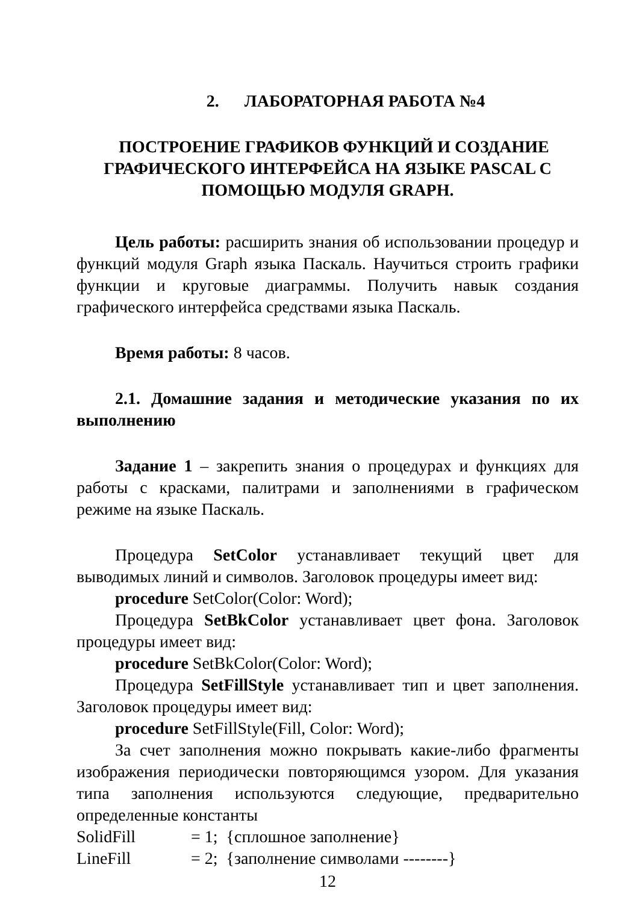2. ЛАБОРАТОРНАЯ РАБОТА №4
ПОСТРОЕНИЕ ГРАФИКОВ ФУНКЦИЙ И СОЗДАНИЕ ГРАФИЧЕСКОГО ИНТЕРФЕЙСА НА ЯЗЫКЕ PASCAL C ПОМОЩЬЮ МОДУЛЯ GRAPH.
Цель работы: расширить знания об использовании процедур и функций модуля Graph языка Паскаль. Научиться строить графики функции и круговые диаграммы. Получить навык создания графического интерфейса средствами языка Паскаль.
Время работы: 8 часов.
2.1. Домашние задания и методические указания по их выполнению
Задание 1 – закрепить знания о процедурах и функциях для работы с красками, палитрами и заполнениями в графическом режиме на языке Паскаль.
Процедура SetColor устанавливает текущий цвет для выводимых линий и символов. Заголовок процедуры имеет вид:
procedure SetColor(Color: Word);
Процедура SetBkColor устанавливает цвет фона. Заголовок процедуры имеет вид:
procedure SetBkColor(Color: Word);
Процедура SetFillStyle устанавливает тип и цвет заполнения. Заголовок процедуры имеет вид:
procedure SetFillStyle(Fill, Color: Word);
За счет заполнения можно покрывать какие-либо фрагменты изображения периодически повторяющимся узором. Для указания типа заполнения используются следующие, предварительно определенные константы
SolidFill = 1; {сплошное заполнение}
LineFill = 2; {заполнение символами --------}
12